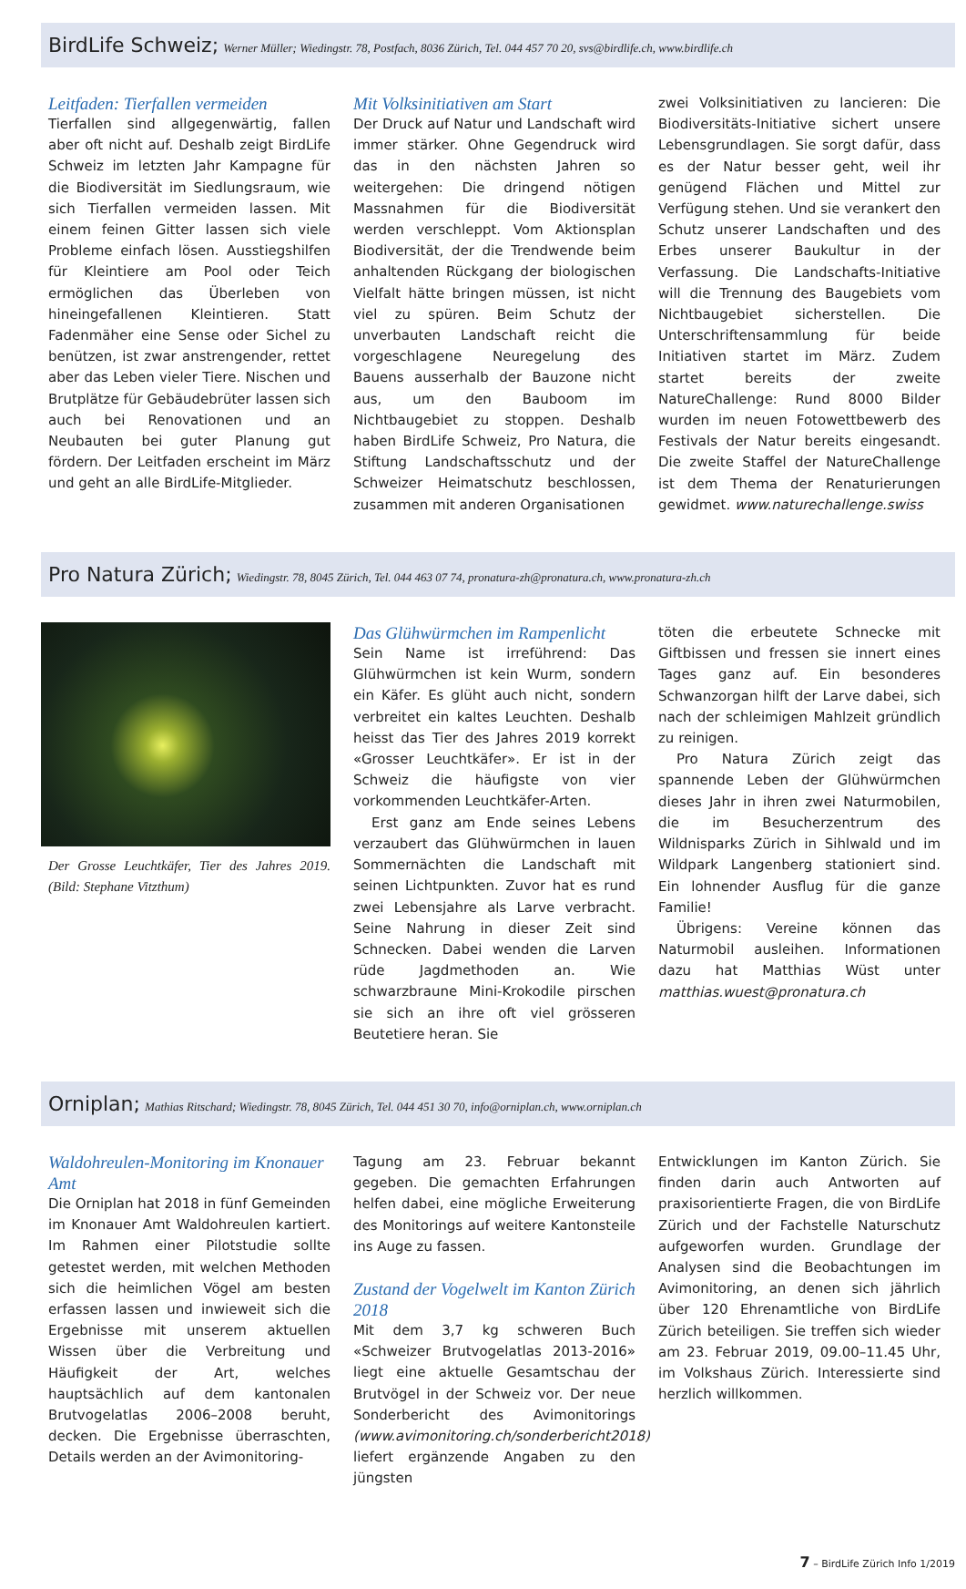BirdLife Schweiz; Werner Müller; Wiedingstr. 78, Postfach, 8036 Zürich, Tel. 044 457 70 20, svs@birdlife.ch, www.birdlife.ch
Leitfaden: Tierfallen vermeiden
Tierfallen sind allgegenwärtig, fallen aber oft nicht auf. Deshalb zeigt BirdLife Schweiz im letzten Jahr Kampagne für die Biodiversität im Siedlungsraum, wie sich Tierfallen vermeiden lassen. Mit einem feinen Gitter lassen sich viele Probleme einfach lösen. Ausstiegshilfen für Kleintiere am Pool oder Teich ermöglichen das Überleben von hineingefallenen Kleintieren. Statt Fadenmäher eine Sense oder Sichel zu benützen, ist zwar anstrengender, rettet aber das Leben vieler Tiere. Nischen und Brutplätze für Gebäudebrüter lassen sich auch bei Renovationen und an Neubauten bei guter Planung gut fördern. Der Leitfaden erscheint im März und geht an alle BirdLife-Mitglieder.
Mit Volksinitiativen am Start
Der Druck auf Natur und Landschaft wird immer stärker. Ohne Gegendruck wird das in den nächsten Jahren so weitergehen: Die dringend nötigen Massnahmen für die Biodiversität werden verschleppt. Vom Aktionsplan Biodiversität, der die Trendwende beim anhaltenden Rückgang der biologischen Vielfalt hätte bringen müssen, ist nicht viel zu spüren. Beim Schutz der unverbauten Landschaft reicht die vorgeschlagene Neuregelung des Bauens ausserhalb der Bauzone nicht aus, um den Bauboom im Nichtbaugebiet zu stoppen. Deshalb haben BirdLife Schweiz, Pro Natura, die Stiftung Landschaftsschutz und der Schweizer Heimatschutz beschlossen, zusammen mit anderen Organisationen
zwei Volksinitiativen zu lancieren: Die Biodiversitäts-Initiative sichert unsere Lebensgrundlagen. Sie sorgt dafür, dass es der Natur besser geht, weil ihr genügend Flächen und Mittel zur Verfügung stehen. Und sie verankert den Schutz unserer Landschaften und des Erbes unserer Baukultur in der Verfassung. Die Landschafts-Initiative will die Trennung des Baugebiets vom Nichtbaugebiet sicherstellen. Die Unterschriftensammlung für beide Initiativen startet im März. Zudem startet bereits der zweite NatureChallenge: Rund 8000 Bilder wurden im neuen Fotowettbewerb des Festivals der Natur bereits eingesandt. Die zweite Staffel der NatureChallenge ist dem Thema der Renaturierungen gewidmet. www.naturechallenge.swiss
Pro Natura Zürich; Wiedingstr. 78, 8045 Zürich, Tel. 044 463 07 74, pronatura-zh@pronatura.ch, www.pronatura-zh.ch
Der Grosse Leuchtkäfer, Tier des Jahres 2019. (Bild: Stephane Vitzthum)
Das Glühwürmchen im Rampenlicht
Sein Name ist irreführend: Das Glühwürmchen ist kein Wurm, sondern ein Käfer. Es glüht auch nicht, sondern verbreitet ein kaltes Leuchten. Deshalb heisst das Tier des Jahres 2019 korrekt «Grosser Leuchtkäfer». Er ist in der Schweiz die häufigste von vier vorkommenden Leuchtkäfer-Arten.
Erst ganz am Ende seines Lebens verzaubert das Glühwürmchen in lauen Sommernächten die Landschaft mit seinen Lichtpunkten. Zuvor hat es rund zwei Lebensjahre als Larve verbracht. Seine Nahrung in dieser Zeit sind Schnecken. Dabei wenden die Larven rüde Jagdmethoden an. Wie schwarzbraune Mini-Krokodile pirschen sie sich an ihre oft viel grösseren Beutetiere heran. Sie
töten die erbeutete Schnecke mit Giftbissen und fressen sie innert eines Tages ganz auf. Ein besonderes Schwanzorgan hilft der Larve dabei, sich nach der schleimigen Mahlzeit gründlich zu reinigen.
Pro Natura Zürich zeigt das spannende Leben der Glühwürmchen dieses Jahr in ihren zwei Naturmobilen, die im Besucherzentrum des Wildnisparks Zürich in Sihlwald und im Wildpark Langenberg stationiert sind. Ein lohnender Ausflug für die ganze Familie!
Übrigens: Vereine können das Naturmobil ausleihen. Informationen dazu hat Matthias Wüst unter matthias.wuest@pronatura.ch
Orniplan; Mathias Ritschard; Wiedingstr. 78, 8045 Zürich, Tel. 044 451 30 70, info@orniplan.ch, www.orniplan.ch
Waldohreulen-Monitoring im Knonauer Amt
Die Orniplan hat 2018 in fünf Gemeinden im Knonauer Amt Waldohreulen kartiert. Im Rahmen einer Pilotstudie sollte getestet werden, mit welchen Methoden sich die heimlichen Vögel am besten erfassen lassen und inwieweit sich die Ergebnisse mit unserem aktuellen Wissen über die Verbreitung und Häufigkeit der Art, welches hauptsächlich auf dem kantonalen Brutvogelatlas 2006–2008 beruht, decken. Die Ergebnisse überraschten, Details werden an der Avimonitoring-
Tagung am 23. Februar bekannt gegeben. Die gemachten Erfahrungen helfen dabei, eine mögliche Erweiterung des Monitorings auf weitere Kantonsteile ins Auge zu fassen.
Zustand der Vogelwelt im Kanton Zürich 2018
Mit dem 3,7 kg schweren Buch «Schweizer Brutvogelatlas 2013-2016» liegt eine aktuelle Gesamtschau der Brutvögel in der Schweiz vor. Der neue Sonderbericht des Avimonitorings (www.avimonitoring.ch/sonderbericht2018) liefert ergänzende Angaben zu den jüngsten
Entwicklungen im Kanton Zürich. Sie finden darin auch Antworten auf praxisorientierte Fragen, die von BirdLife Zürich und der Fachstelle Naturschutz aufgeworfen wurden. Grundlage der Analysen sind die Beobachtungen im Avimonitoring, an denen sich jährlich über 120 Ehrenamtliche von BirdLife Zürich beteiligen. Sie treffen sich wieder am 23. Februar 2019, 09.00–11.45 Uhr, im Volkshaus Zürich. Interessierte sind herzlich willkommen.
7 – BirdLife Zürich Info 1/2019